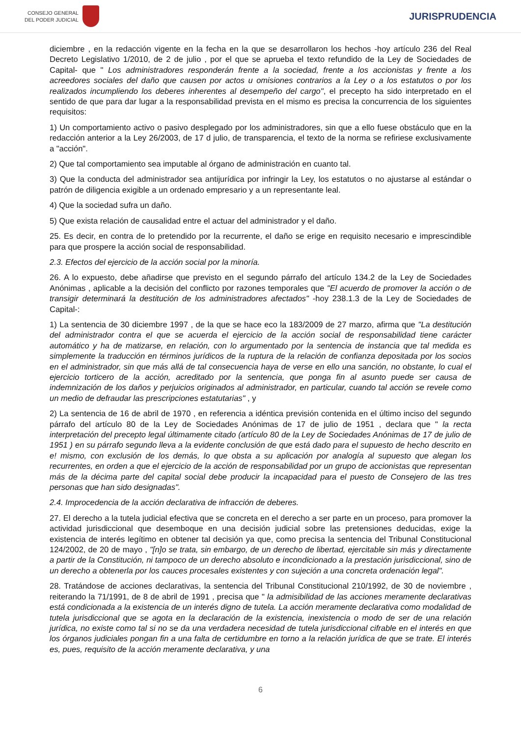CONSEJO GENERAL
DEL PODER JUDICIAL
JURISPRUDENCIA
diciembre , en la redacción vigente en la fecha en la que se desarrollaron los hechos -hoy artículo 236 del Real Decreto Legislativo 1/2010, de 2 de julio , por el que se aprueba el texto refundido de la Ley de Sociedades de Capital- que " Los administradores responderán frente a la sociedad, frente a los accionistas y frente a los acreedores sociales del daño que causen por actos u omisiones contrarios a la Ley o a los estatutos o por los realizados incumpliendo los deberes inherentes al desempeño del cargo", el precepto ha sido interpretado en el sentido de que para dar lugar a la responsabilidad prevista en el mismo es precisa la concurrencia de los siguientes requisitos:
1) Un comportamiento activo o pasivo desplegado por los administradores, sin que a ello fuese obstáculo que en la redacción anterior a la Ley 26/2003, de 17 d julio, de transparencia, el texto de la norma se refiriese exclusivamente a "acción".
2) Que tal comportamiento sea imputable al órgano de administración en cuanto tal.
3) Que la conducta del administrador sea antijurídica por infringir la Ley, los estatutos o no ajustarse al estándar o patrón de diligencia exigible a un ordenado empresario y a un representante leal.
4) Que la sociedad sufra un daño.
5) Que exista relación de causalidad entre el actuar del administrador y el daño.
25. Es decir, en contra de lo pretendido por la recurrente, el daño se erige en requisito necesario e imprescindible para que prospere la acción social de responsabilidad.
2.3. Efectos del ejercicio de la acción social por la minoría.
26. A lo expuesto, debe añadirse que previsto en el segundo párrafo del artículo 134.2 de la Ley de Sociedades Anónimas , aplicable a la decisión del conflicto por razones temporales que "El acuerdo de promover la acción o de transigir determinará la destitución de los administradores afectados" -hoy 238.1.3 de la Ley de Sociedades de Capital-:
1) La sentencia de 30 diciembre 1997 , de la que se hace eco la 183/2009 de 27 marzo, afirma que "La destitución del administrador contra el que se acuerda el ejercicio de la acción social de responsabilidad tiene carácter automático y ha de matizarse, en relación, con lo argumentado por la sentencia de instancia que tal medida es simplemente la traducción en términos jurídicos de la ruptura de la relación de confianza depositada por los socios en el administrador, sin que más allá de tal consecuencia haya de verse en ello una sanción, no obstante, lo cual el ejercicio torticero de la acción, acreditado por la sentencia, que ponga fin al asunto puede ser causa de indemnización de los daños y perjuicios originados al administrador, en particular, cuando tal acción se revele como un medio de defraudar las prescripciones estatutarias" , y
2) La sentencia de 16 de abril de 1970 , en referencia a idéntica previsión contenida en el último inciso del segundo párrafo del artículo 80 de la Ley de Sociedades Anónimas de 17 de julio de 1951 , declara que " la recta interpretación del precepto legal últimamente citado (artículo 80 de la Ley de Sociedades Anónimas de 17 de julio de 1951 ) en su párrafo segundo lleva a la evidente conclusión de que está dado para el supuesto de hecho descrito en e! mismo, con exclusión de los demás, lo que obsta a su aplicación por analogía al supuesto que alegan los recurrentes, en orden a que el ejercicio de la acción de responsabilidad por un grupo de accionistas que representan más de la décima parte del capital social debe producir la incapacidad para el puesto de Consejero de las tres personas que han sido designadas".
2.4. Improcedencia de la acción declarativa de infracción de deberes.
27. El derecho a la tutela judicial efectiva que se concreta en el derecho a ser parte en un proceso, para promover la actividad jurisdiccional que desemboque en una decisión judicial sobre las pretensiones deducidas, exige la existencia de interés legítimo en obtener tal decisión ya que, como precisa la sentencia del Tribunal Constitucional 124/2002, de 20 de mayo , "[n]o se trata, sin embargo, de un derecho de libertad, ejercitable sin más y directamente a partir de la Constitución, ni tampoco de un derecho absoluto e incondicionado a la prestación jurisdiccional, sino de un derecho a obtenerla por los cauces procesales existentes y con sujeción a una concreta ordenación legal".
28. Tratándose de acciones declarativas, la sentencia del Tribunal Constitucional 210/1992, de 30 de noviembre , reiterando la 71/1991, de 8 de abril de 1991 , precisa que " la admisibilidad de las acciones meramente declarativas está condicionada a la existencia de un interés digno de tutela. La acción meramente declarativa como modalidad de tutela jurisdiccional que se agota en la declaración de la existencia, inexistencia o modo de ser de una relación jurídica, no existe como tal si no se da una verdadera necesidad de tutela jurisdiccional cifrable en el interés en que los órganos judiciales pongan fin a una falta de certidumbre en torno a la relación jurídica de que se trate. El interés es, pues, requisito de la acción meramente declarativa, y una
6